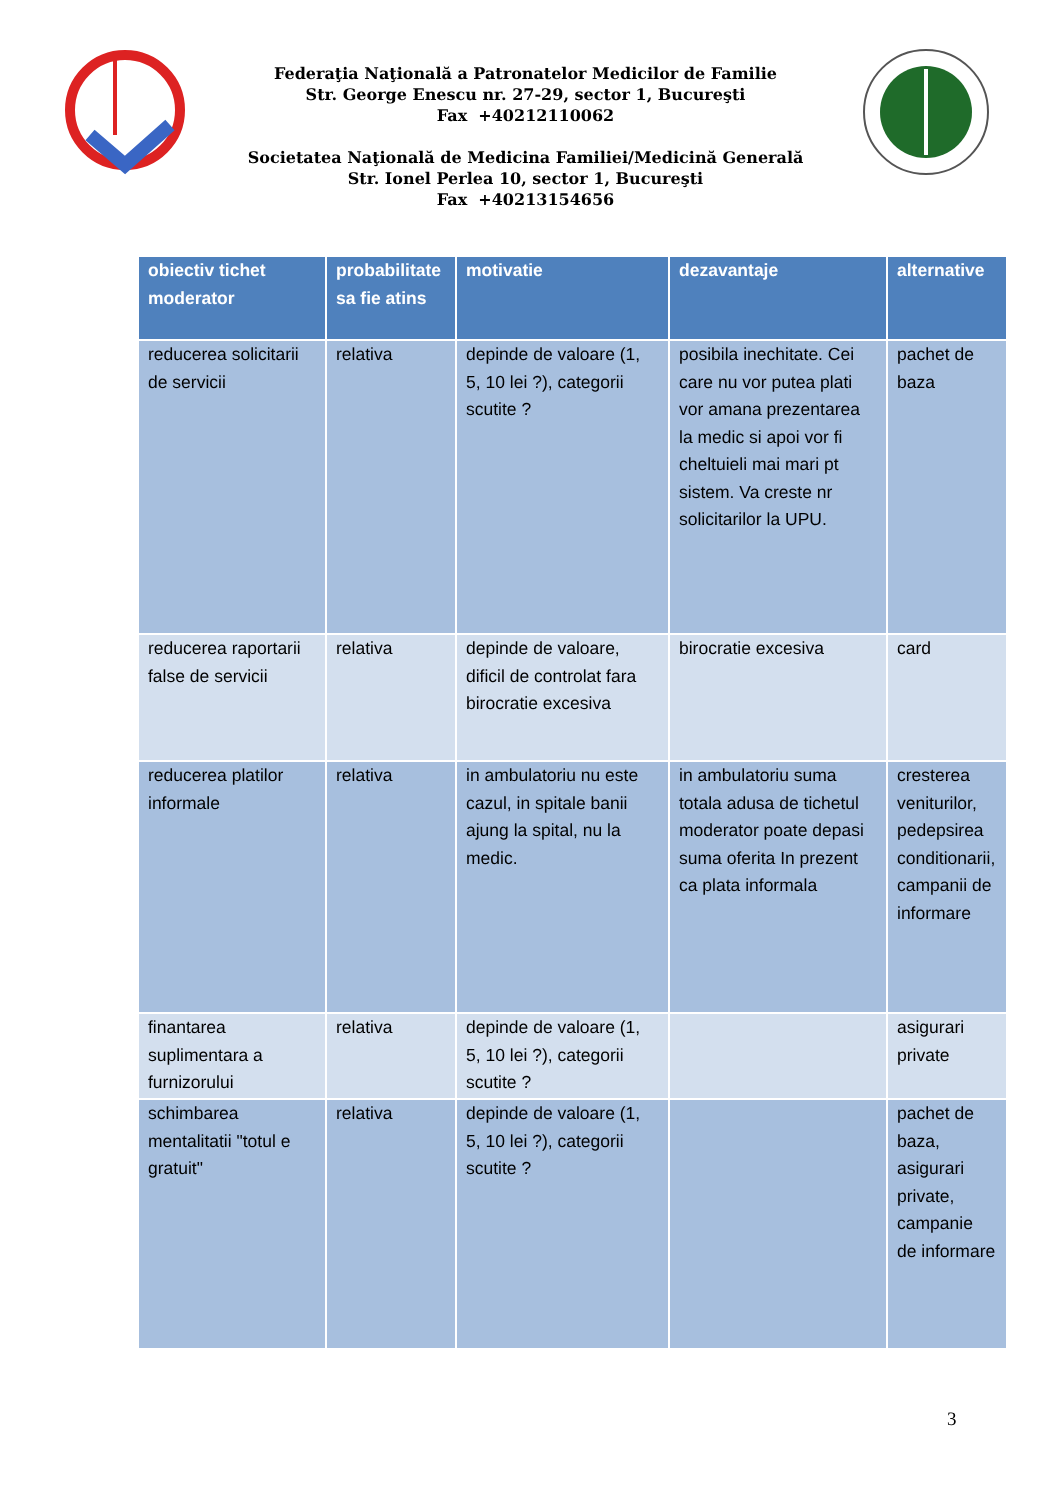Federaţia Naţională a Patronatelor Medicilor de Familie
Str. George Enescu nr. 27-29, sector 1, Bucureşti
Fax +40212110062
Societatea Naţională de Medicina Familiei/Medicină Generală
Str. Ionel Perlea 10, sector 1, Bucureşti
Fax +40213154656
| obiectiv tichet moderator | probabilitate sa fie atins | motivatie | dezavantaje | alternative |
| --- | --- | --- | --- | --- |
| reducerea solicitarii de servicii | relativa | depinde de valoare (1, 5, 10 lei ?), categorii scutite ? | posibila inechitate. Cei care nu vor putea plati vor amana prezentarea la medic si apoi vor fi cheltuieli mai mari pt sistem. Va creste nr solicitarilor la UPU. | pachet de baza |
| reducerea raportarii false de servicii | relativa | depinde de valoare, dificil de controlat fara birocratie excesiva | birocratie excesiva | card |
| reducerea platilor informale | relativa | in ambulatoriu nu este cazul, in spitale banii ajung la spital, nu la medic. | in ambulatoriu suma totala adusa de tichetul moderator poate depasi suma oferita In prezent ca plata informala | cresterea veniturilor, pedepsirea conditionarii, campanii de informare |
| finantarea suplimentara a furnizorului | relativa | depinde de valoare (1, 5, 10 lei ?), categorii scutite ? | | asigurari private |
| schimbarea mentalitatii "totul e gratuit" | relativa | depinde de valoare (1, 5, 10 lei ?), categorii scutite ? | | pachet de baza, asigurari private, campanie de informare |
3